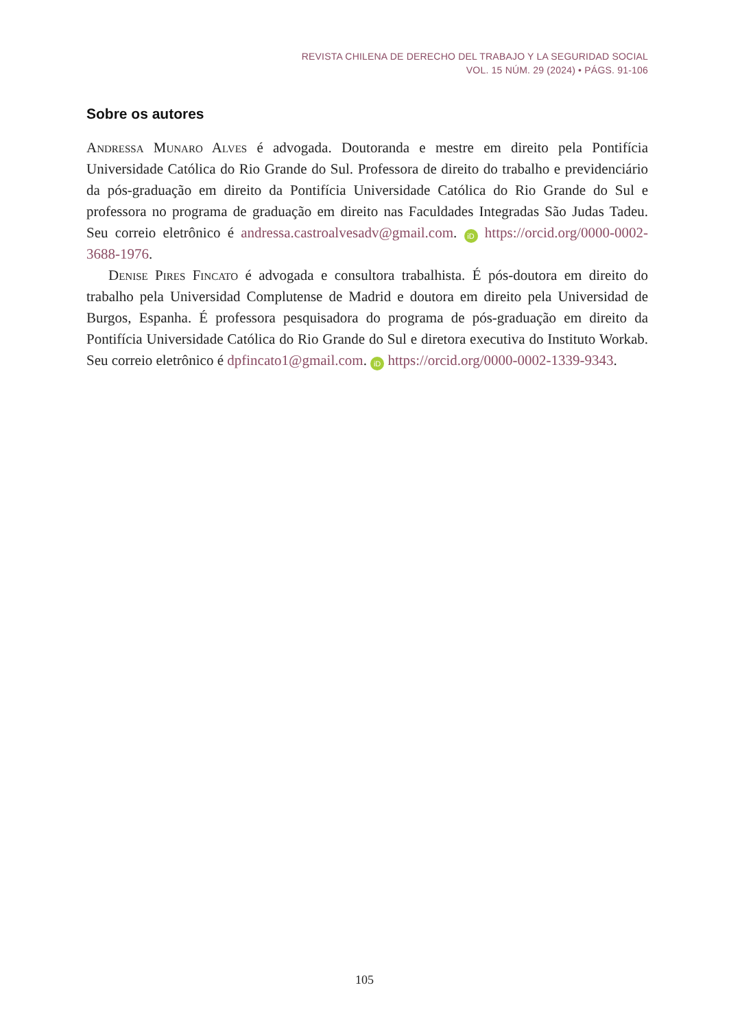REVISTA CHILENA DE DERECHO DEL TRABAJO Y LA SEGURIDAD SOCIAL
VOL. 15 NÚM. 29 (2024) • PÁGS. 91-106
Sobre os autores
Andressa Munaro Alves é advogada. Doutoranda e mestre em direito pela Pontifícia Universidade Católica do Rio Grande do Sul. Professora de direito do trabalho e previdenciário da pós-graduação em direito da Pontifícia Universidade Católica do Rio Grande do Sul e professora no programa de graduação em direito nas Faculdades Integradas São Judas Tadeu. Seu correio eletrônico é andressa.castroalvesadv@gmail.com. iD https://orcid.org/0000-0002-3688-1976.
Denise Pires Fincato é advogada e consultora trabalhista. É pós-doutora em direito do trabalho pela Universidad Complutense de Madrid e doutora em direito pela Universidad de Burgos, Espanha. É professora pesquisadora do programa de pós-graduação em direito da Pontifícia Universidade Católica do Rio Grande do Sul e diretora executiva do Instituto Workab. Seu correio eletrônico é dpfincato1@gmail.com. iD https://orcid.org/0000-0002-1339-9343.
105